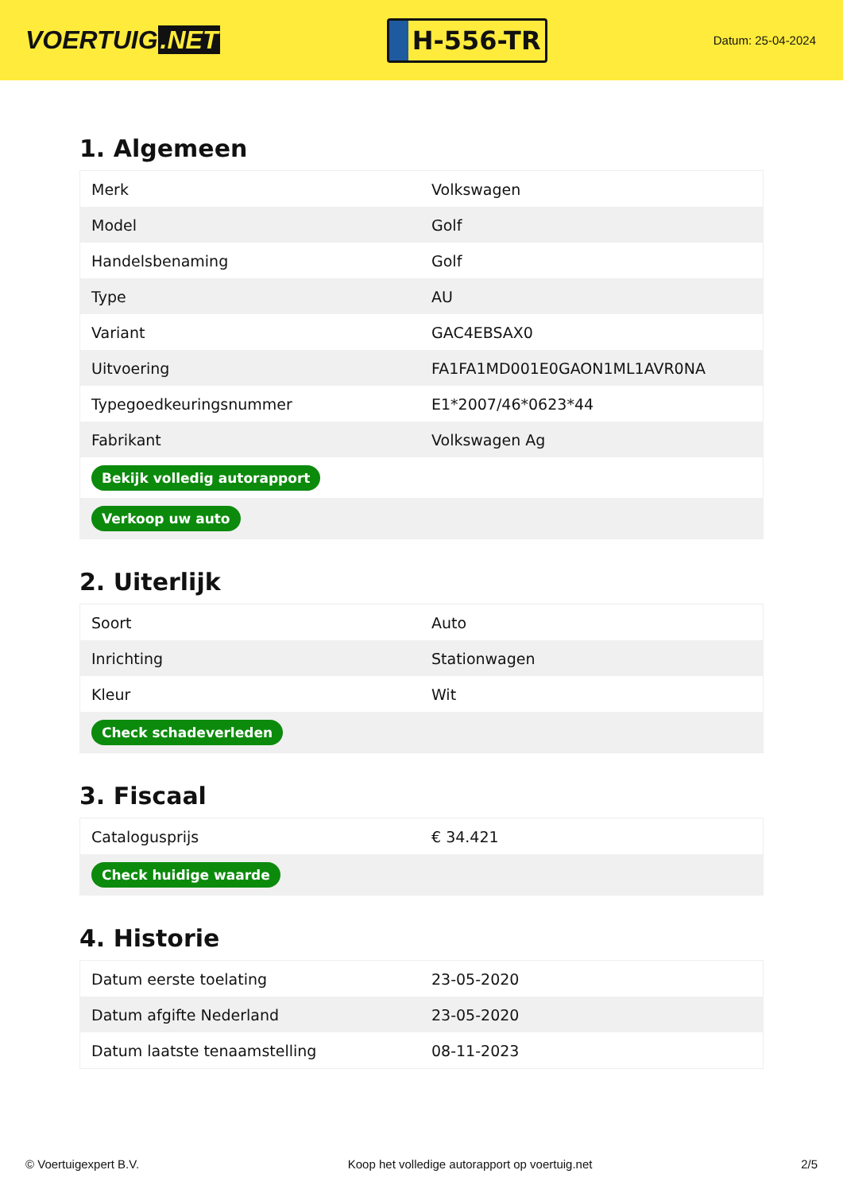VOERTUIG.NET
H-556-TR
Datum: 25-04-2024
1. Algemeen
| Merk | Volkswagen |
| Model | Golf |
| Handelsbenaming | Golf |
| Type | AU |
| Variant | GAC4EBSAX0 |
| Uitvoering | FA1FA1MD001E0GAON1ML1AVR0NA |
| Typegoedkeuringsnummer | E1*2007/46*0623*44 |
| Fabrikant | Volkswagen Ag |
| Bekijk volledig autorapport | |
| Verkoop uw auto | |
2. Uiterlijk
| Soort | Auto |
| Inrichting | Stationwagen |
| Kleur | Wit |
| Check schadeverleden | |
3. Fiscaal
| Catalogusprijs | € 34.421 |
| Check huidige waarde | |
4. Historie
| Datum eerste toelating | 23-05-2020 |
| Datum afgifte Nederland | 23-05-2020 |
| Datum laatste tenaamstelling | 08-11-2023 |
© Voertuigexpert B.V. Koop het volledige autorapport op voertuig.net 2/5